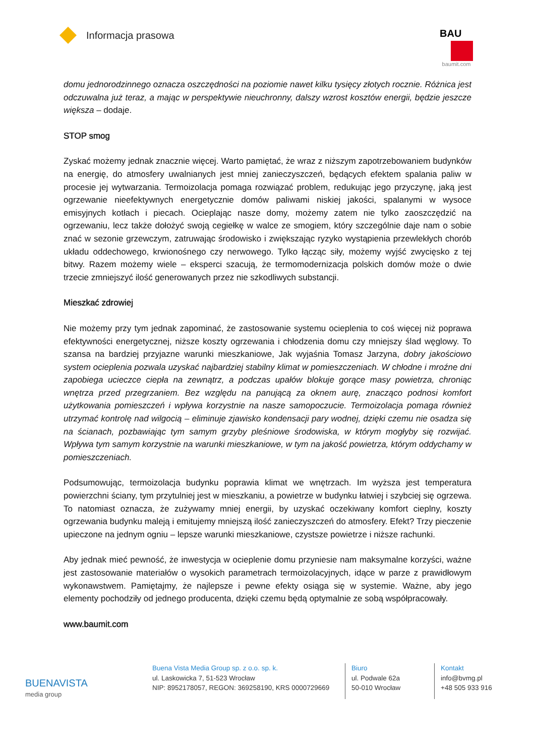Informacja prasowa
BAU
baumit.com
domu jednorodzinnego oznacza oszczędności na poziomie nawet kilku tysięcy złotych rocznie. Różnica jest odczuwalna już teraz, a mając w perspektywie nieuchronny, dalszy wzrost kosztów energii, będzie jeszcze większa – dodaje.
STOP smog
Zyskać możemy jednak znacznie więcej. Warto pamiętać, że wraz z niższym zapotrzebowaniem budynków na energię, do atmosfery uwalnianych jest mniej zanieczyszczeń, będących efektem spalania paliw w procesie jej wytwarzania. Termoizolacja pomaga rozwiązać problem, redukując jego przyczynę, jaką jest ogrzewanie nieefektywnych energetycznie domów paliwami niskiej jakości, spalanymi w wysoce emisyjnych kotłach i piecach. Ocieplając nasze domy, możemy zatem nie tylko zaoszczędzić na ogrzewaniu, lecz także dołożyć swoją cegiełkę w walce ze smogiem, który szczególnie daje nam o sobie znać w sezonie grzewczym, zatruwając środowisko i zwiększając ryzyko wystąpienia przewlekłych chorób układu oddechowego, krwionośnego czy nerwowego. Tylko łącząc siły, możemy wyjść zwycięsko z tej bitwy. Razem możemy wiele – eksperci szacują, że termomodernizacja polskich domów może o dwie trzecie zmniejszyć ilość generowanych przez nie szkodliwych substancji.
Mieszkać zdrowiej
Nie możemy przy tym jednak zapominać, że zastosowanie systemu ocieplenia to coś więcej niż poprawa efektywności energetycznej, niższe koszty ogrzewania i chłodzenia domu czy mniejszy ślad węglowy. To szansa na bardziej przyjazne warunki mieszkaniowe, Jak wyjaśnia Tomasz Jarzyna, dobry jakościowo system ocieplenia pozwala uzyskać najbardziej stabilny klimat w pomieszczeniach. W chłodne i mroźne dni zapobiega ucieczce ciepła na zewnątrz, a podczas upałów blokuje gorące masy powietrza, chroniąc wnętrza przed przegrzaniem. Bez względu na panującą za oknem aurę, znacząco podnosi komfort użytkowania pomieszczeń i wpływa korzystnie na nasze samopoczucie. Termoizolacja pomaga również utrzymać kontrolę nad wilgocią – eliminuje zjawisko kondensacji pary wodnej, dzięki czemu nie osadza się na ścianach, pozbawiając tym samym grzyby pleśniowe środowiska, w którym mogłyby się rozwijać. Wpływa tym samym korzystnie na warunki mieszkaniowe, w tym na jakość powietrza, którym oddychamy w pomieszczeniach.
Podsumowując, termoizolacja budynku poprawia klimat we wnętrzach. Im wyższa jest temperatura powierzchni ściany, tym przytulniej jest w mieszkaniu, a powietrze w budynku łatwiej i szybciej się ogrzewa. To natomiast oznacza, że zużywamy mniej energii, by uzyskać oczekiwany komfort cieplny, koszty ogrzewania budynku maleją i emitujemy mniejszą ilość zanieczyszczeń do atmosfery. Efekt? Trzy pieczenie upieczone na jednym ogniu – lepsze warunki mieszkaniowe, czystsze powietrze i niższe rachunki.
Aby jednak mieć pewność, że inwestycja w ocieplenie domu przyniesie nam maksymalne korzyści, ważne jest zastosowanie materiałów o wysokich parametrach termoizolacyjnych, idące w parze z prawidłowym wykonawstwem. Pamiętajmy, że najlepsze i pewne efekty osiąga się w systemie. Ważne, aby jego elementy pochodziły od jednego producenta, dzięki czemu będą optymalnie ze sobą współpracowały.
www.baumit.com
BUENAVISTA
media group
Buena Vista Media Group sp. z o.o. sp. k.
ul. Laskowicka 7, 51-523 Wrocław
NIP: 8952178057, REGON: 369258190, KRS 0000729669
Biuro
ul. Podwale 62a
50-010 Wrocław
Kontakt
info@bvmg.pl
+48 505 933 916